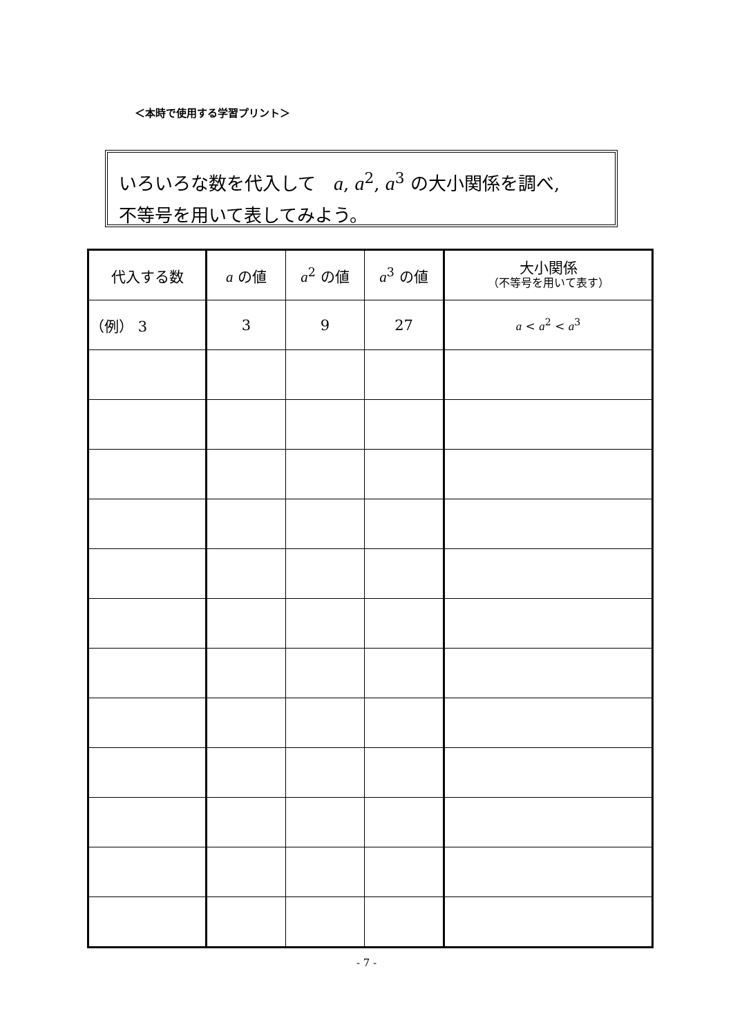＜本時で使用する学習プリント＞
いろいろな数を代入して　a, a<sup>2</sup>, a<sup>3</sup> の大小関係を調べ,
不等号を用いて表してみよう。
| 代入する数 | a の値 | a<sup>2</sup> の値 | a<sup>3</sup> の値 | 大小関係 （不等号を用いて表す） |
| --- | --- | --- | --- | --- |
| （例） 3 | 3 | 9 | 27 | a < a<sup>2</sup> < a<sup>3</sup> |
- 7 -